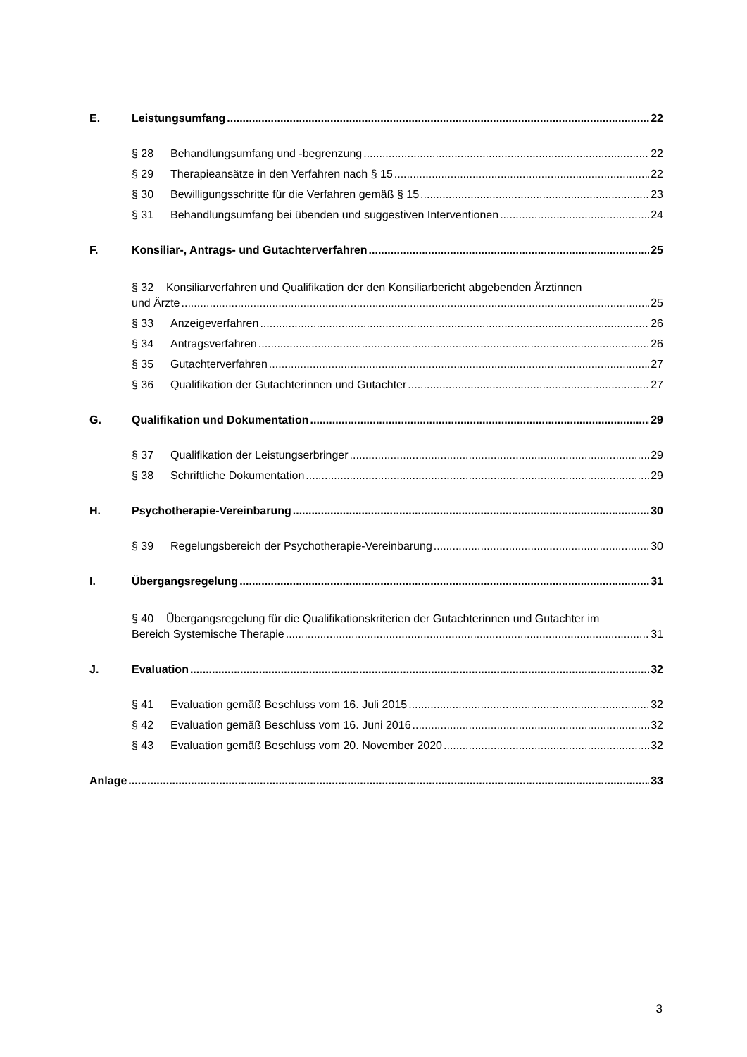E. Leistungsumfang 22
§ 28 Behandlungsumfang und -begrenzung 22
§ 29 Therapieansätze in den Verfahren nach § 15 22
§ 30 Bewilligungsschritte für die Verfahren gemäß § 15 23
§ 31 Behandlungsumfang bei übenden und suggestiven Interventionen 24
F. Konsiliar-, Antrags- und Gutachterverfahren 25
§ 32 Konsiliarverfahren und Qualifikation der den Konsiliarbericht abgebenden Ärztinnen
und Ärzte 25
§ 33 Anzeigeverfahren 26
§ 34 Antragsverfahren 26
§ 35 Gutachterverfahren 27
§ 36 Qualifikation der Gutachterinnen und Gutachter 27
G. Qualifikation und Dokumentation 29
§ 37 Qualifikation der Leistungserbringer 29
§ 38 Schriftliche Dokumentation 29
H. Psychotherapie-Vereinbarung 30
§ 39 Regelungsbereich der Psychotherapie-Vereinbarung 30
I. Übergangsregelung 31
§ 40 Übergangsregelung für die Qualifikationskriterien der Gutachterinnen und Gutachter im
Bereich Systemische Therapie 31
J. Evaluation 32
§ 41 Evaluation gemäß Beschluss vom 16. Juli 2015 32
§ 42 Evaluation gemäß Beschluss vom 16. Juni 2016 32
§ 43 Evaluation gemäß Beschluss vom 20. November 2020 32
Anlage 33
3